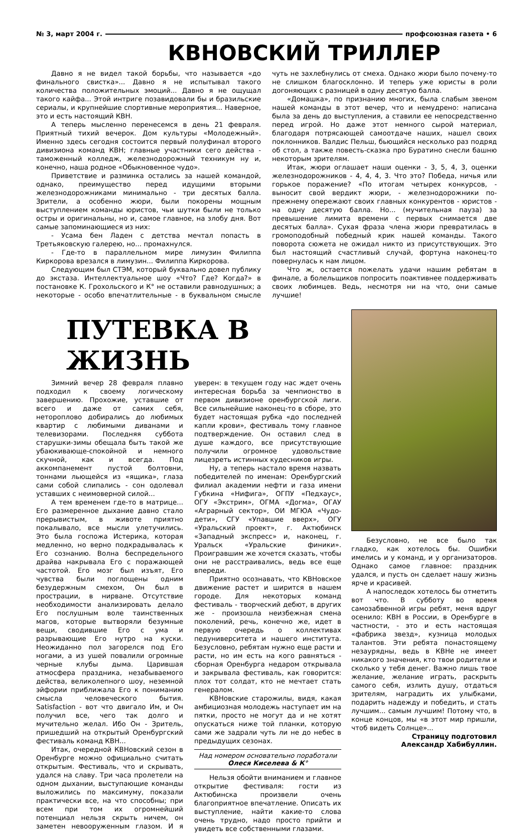№ 3, март 2004 г. профсоюзная газета • 6
КВНОВСКИЙ ТРИЛЛЕР
Давно я не видел такой борьбы, что называется «до финального свистка»... Давно я не испытывал такого количества положительных эмоций... Давно я не ощущал такого кайфа... Этой интриге позавидовали бы и бразильские сериалы, и крупнейшие спортивные мероприятия... Наверное, это и есть настоящий КВН.
А теперь мысленно перенесемся в день 21 февраля. Приятный тихий вечерок. Дом культуры «Молодежный». Именно здесь сегодня состоится первый полуфинал второго дивизиона команд КВН; главные участники сего действа - таможенный колледж, железнодорожный техникум ну и, конечно, наша родное «Обыкновенное чудо».
Приветствие и разминка остались за нашей командой, однако, преимущество перед идущими вторыми железнодорожниками минимально - три десятых балла. Зрители, а особенно жюри, были покорены мощным выступлением команды юристов, чьи шутки были не только остры и оригинальны, но и, самое главное, на злобу дня. Вот самые запоминающиеся из них:
- Усама бен Ладен с детства мечтал попасть в Третьяковскую галерею, но... промахнулся.
- Где-то в параллельном мире лимузин Филиппа Киркорова врезался в лимузин... Филиппа Киркорова.
Следующим был СТЭМ, который буквально довел публику до экстаза. Интеллектуальное шоу «Что? Где? Когда?» в постановке К. Грохольского и К° не оставили равнодушных; а некоторые - особо впечатлительные - в буквальном смысле чуть не захлебнулись от смеха. Однако жюри было почему-то не слишком благосклонно. И теперь уже юристы в роли догоняющих с разницей в одну десятую балла.
«Домашка», по признанию многих, была слабым звеном нашей команды в этот вечер, что и немудрено: написана была за день до выступления, а ставили ее непосредственно перед игрой. Но даже этот немного сырой материал, благодаря потрясающей самоотдаче наших, нашел своих поклонников. Валдис Пельш, бьющийся несколько раз подряд об стол, а также повесть-сказка про Буратино снесли башню некоторым зрителям.
Итак, жюри оглашает наши оценки - 3, 5, 4, 3, оценки железнодорожников - 4, 4, 4, 3. Что это? Победа, ничья или горькое поражение? «По итогам четырех конкурсов, - выносит свой вердикт жюри, - железнодорожники по-прежнему опережают своих главных конкурентов - юристов - на одну десятую балла. Но... (мучительная пауза) за превышение лимита времени с первых снимается две десятых балла». Сухая фраза члена жюри превратилась в громоподобный победный крик нашей команды. Такого поворота сюжета не ожидал никто из присутствующих. Это был настоящий счастливый случай, фортуна наконец-то повернулась к нам лицом.
Что ж, остается пожелать удачи нашим ребятам в финале, а болельщиков попросить поактивнее поддерживать своих любимцев. Ведь, несмотря ни на что, они самые лучшие!
ПУТЕВКА В ЖИЗНЬ
Зимний вечер 28 февраля плавно подходил к своему логическому завершению. Прохожие, уставшие от всего и даже от самих себя, нетороплово добирались до любимых квартир с любимыми диванами и телевизорами. Последняя суббота старушки-зимы обещала быть такой же убаюкивающе-спокойной и немного скучной, как и всегда. Под аккомпанемент пустой болтовни, тоннами льющейся из «ящика», глаза сами собой слипались - сон одолевал уставших с неимоверной силой...
А тем временем где-то в матрице... Его размеренное дыхание давно стало прерывистым, в животе приятно покалывало, все мысли улетучились. Это была госпожа Истерика, которая медленно, но верно подкрадывалась к Его сознанию. Волна беспредельного драйва накрывала Его с поражающей частотой. Его мозг был изъят, Его чувства были поглощены одним безудержным смехом, Он был в прострации, в нирване. Отсутствие необходимости анализировать делало Его послушным воле таинственных магов, которые вытворяли безумные вещи, сводившие Его с ума и разрывающие Его нутро на куски. Неожиданно пол загорелся под Его ногами, а из ушей повалили огромные черные клубы дыма. Царившая атмосфера праздника, незабываемого действа, великолепного шоу, неземной эйфории приближала Его к пониманию смысла человеческого бытия. Satisfaction - вот что двигало Им, и Он получил все, чего так долго и мучительно желал. Ибо Он - Зритель, пришедший на открытый Оренбургский фестиваль команд КВН...
Итак, очередной КВНовский сезон в Оренбурге можно официально считать открытым. Фестиваль, что и скрывать, удался на славу. Три часа пролетели на одном дыхании, выступающие команды выложились по максимуму, показали практически все, на что способны; при всем при том их огромнейший потенциал нельзя скрыть ничем, он заметен невооруженным глазом. И я уверен: в текущем году нас ждет очень интересная борьба за чемпионство в первом дивизионе оренбургской лиги. Все сильнейшие наконец-то в сборе, это будет настоящая рубка «до последней капли крови», фестиваль тому главное подтверждение. Он оставил след в душе каждого, все присутствующие получили огромное удовольствие лицезреть истинных кудесников игры.
Ну, а теперь настало время назвать победителей по именам: Оренбургский филиал академии нефти и газа имени Губкина «Нифига», ОГПУ «Педхаус», ОГУ «Экстрим», ОГМА «Догма», ОГАУ «Аграрный сектор», ОИ МГЮА «Чудо-дети», СГУ «Упавшие вверх», ОГУ «Уральский проект», г. Актюбинск «Западный экспресс» и, наконец, г. Уральск «Уральские финики». Проигравшим же хочется сказать, чтобы они не расстраивались, ведь все еще впереди.
Приятно осознавать, что КВНовское движение растет и ширится в нашем городе. Для некоторых команд фестиваль - творческий дебют, в других же - произошла неизбежная смена поколений, речь, конечно же, идет в первую очередь о коллективах педуниверситета и нашего института. Безусловно, ребятам нужно еще расти и расти, но им есть на кого равняться - сборная Оренбурга недаром открывала и закрывала фестиваль, как говорится: плох тот солдат, кто не мечтает стать генералом.
КВНовские старожилы, видя, какая амбициозная молодежь наступает им на пятки, просто не могут да и не хотят опускаться ниже той планки, которую сами же задрали чуть ли не до небес в предыдущих сезонах.
Над номером основательно поработали
Олеся Киселева & К°
Нельзя обойти вниманием и главное открытие фестиваля: гости из Актюбинска произвели очень благоприятное впечатление. Описать их выступление, найти какие-то слова очень трудно, надо просто прийти и увидеть все собственными глазами.
Безусловно, не все было так гладко, как хотелось бы. Ошибки имелись и у команд, и у организаторов. Однако самое главное: праздник удался, и пусть он сделает нашу жизнь ярче и красивей.
А напоследок хотелось бы отметить вот что. В субботу во время самозабвенной игры ребят, меня вдруг осенило: КВН в России, в Оренбурге в частности, - это и есть настоящая «фабрика звезд», кузница молодых талантов. Эти ребята понастоящему незаурядны, ведь в КВНе не имеет никакого значения, кто твои родители и сколько у тебя денег. Важно лишь твое желание, желание играть, раскрыть самого себя, излить душу, отдаться зрителям, наградить их улыбками, подарить надежду и победить, и стать лучшим... самым лучшим! Потому что, в конце концов, мы «в этот мир пришли, чтоб видеть Солнце»...
Страницу подготовил
Александр Хабибуллин.